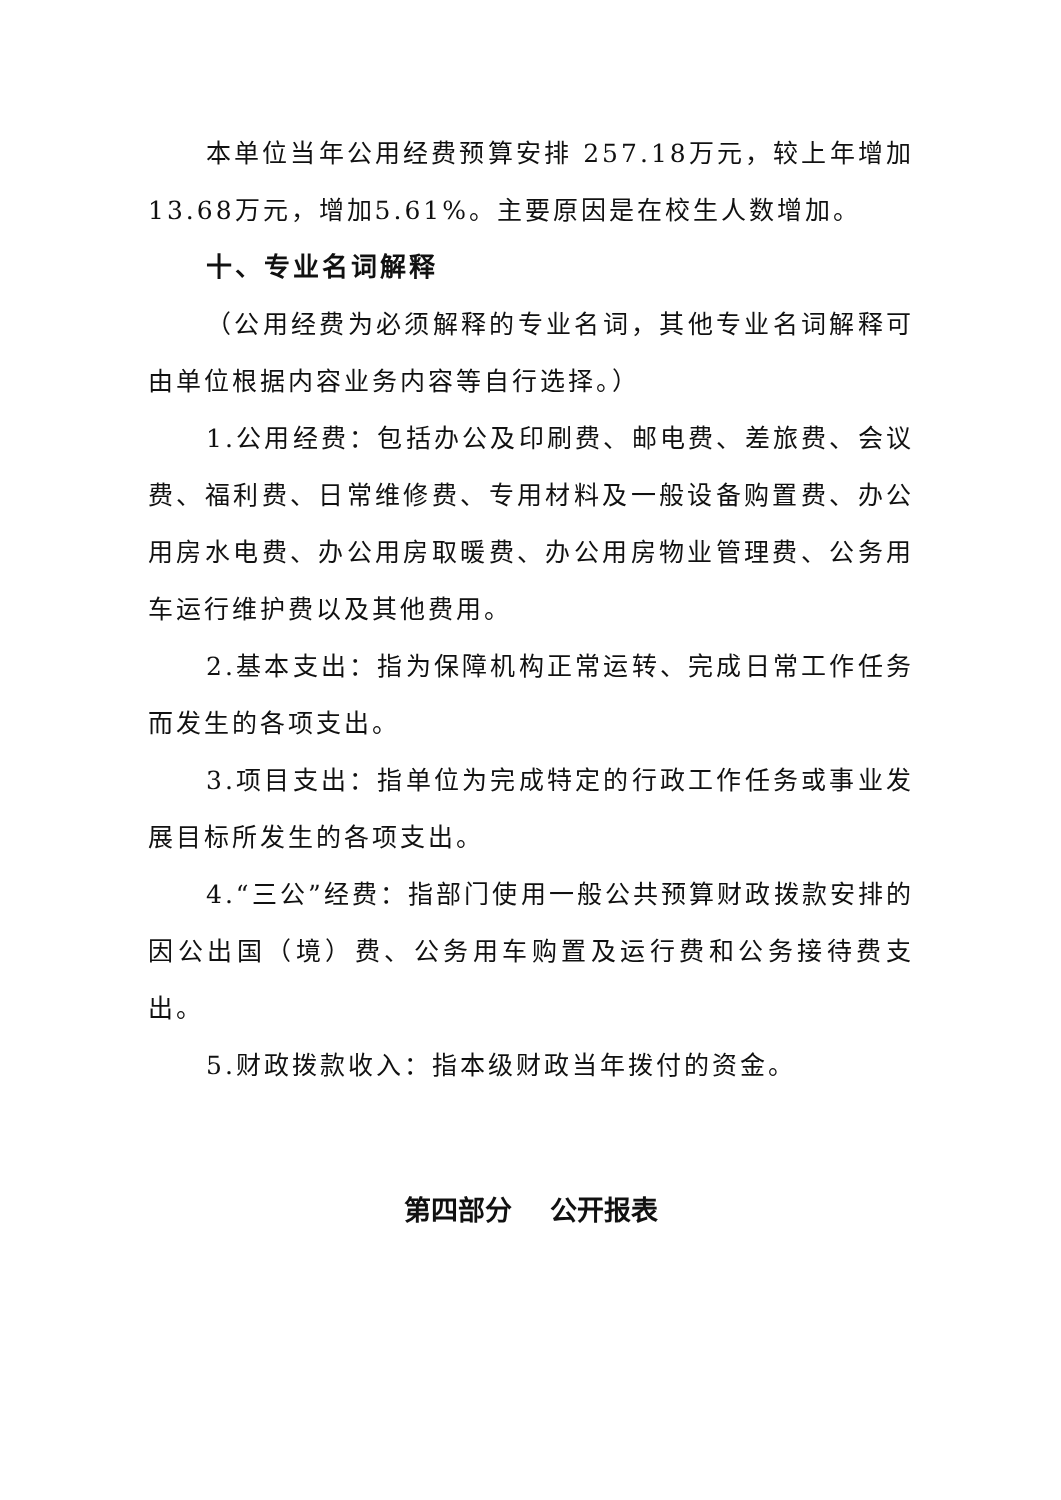本单位当年公用经费预算安排 257.18万元，较上年增加13.68万元，增加5.61%。主要原因是在校生人数增加。
十、专业名词解释
（公用经费为必须解释的专业名词，其他专业名词解释可由单位根据内容业务内容等自行选择。）
1.公用经费：包括办公及印刷费、邮电费、差旅费、会议费、福利费、日常维修费、专用材料及一般设备购置费、办公用房水电费、办公用房取暖费、办公用房物业管理费、公务用车运行维护费以及其他费用。
2.基本支出：指为保障机构正常运转、完成日常工作任务而发生的各项支出。
3.项目支出：指单位为完成特定的行政工作任务或事业发展目标所发生的各项支出。
4.“三公”经费：指部门使用一般公共预算财政拨款安排的因公出国（境）费、公务用车购置及运行费和公务接待费支出。
5.财政拨款收入：指本级财政当年拨付的资金。
第四部分 公开报表